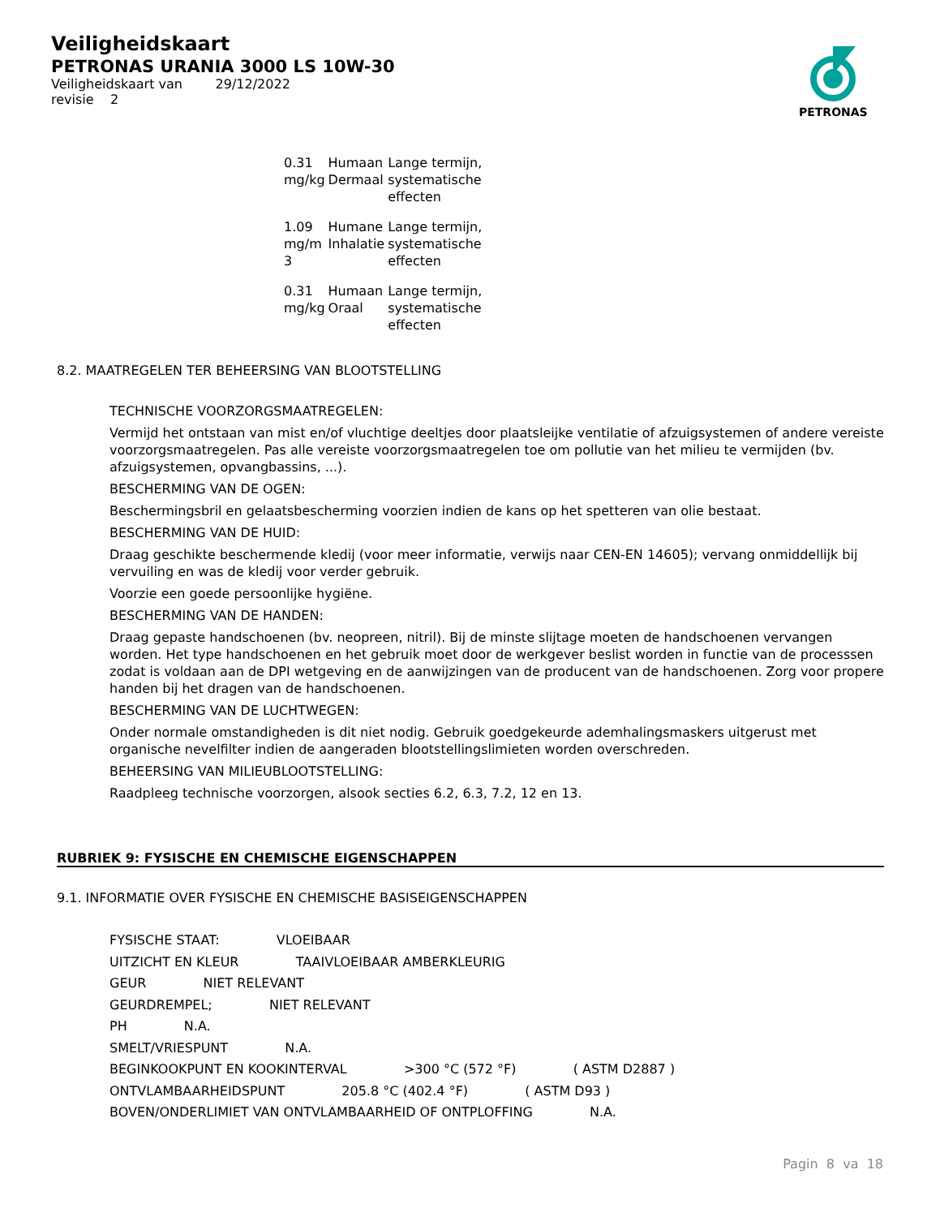Veiligheidskaart
PETRONAS URANIA 3000 LS 10W-30
Veiligheidskaart van 29/12/2022
revisie 2
PETRONAS
| 0.31 mg/kg | Humaan Dermaal | Lange termijn, systematische effecten |
| 1.09 mg/m 3 | Humane Inhalatie | Lange termijn, systematische effecten |
| 0.31 mg/kg | Humaan Oraal | Lange termijn, systematische effecten |
8.2. MAATREGELEN TER BEHEERSING VAN BLOOTSTELLING
TECHNISCHE VOORZORGSMAATREGELEN:
Vermijd het ontstaan van mist en/of vluchtige deeltjes door plaatsleijke ventilatie of afzuigsystemen of andere vereiste voorzorgsmaatregelen. Pas alle vereiste voorzorgsmaatregelen toe om pollutie van het milieu te vermijden (bv. afzuigsystemen, opvangbassins, ...).
BESCHERMING VAN DE OGEN:
Beschermingsbril en gelaatsbescherming voorzien indien de kans op het spetteren van olie bestaat.
BESCHERMING VAN DE HUID:
Draag geschikte beschermende kledij (voor meer informatie, verwijs naar CEN-EN 14605); vervang onmiddellijk bij vervuiling en was de kledij voor verder gebruik.
Voorzie een goede persoonlijke hygiëne.
BESCHERMING VAN DE HANDEN:
Draag gepaste handschoenen (bv. neopreen, nitril). Bij de minste slijtage moeten de handschoenen vervangen worden. Het type handschoenen en het gebruik moet door de werkgever beslist worden in functie van de processsen zodat is voldaan aan de DPI wetgeving en de aanwijzingen van de producent van de handschoenen. Zorg voor propere handen bij het dragen van de handschoenen.
BESCHERMING VAN DE LUCHTWEGEN:
Onder normale omstandigheden is dit niet nodig. Gebruik goedgekeurde ademhalingsmaskers uitgerust met organische nevelfilter indien de aangeraden blootstellingslimieten worden overschreden.
BEHEERSING VAN MILIEUBLOOTSTELLING:
Raadpleeg technische voorzorgen, alsook secties 6.2, 6.3, 7.2, 12 en 13.
RUBRIEK 9: FYSISCHE EN CHEMISCHE EIGENSCHAPPEN
9.1. INFORMATIE OVER FYSISCHE EN CHEMISCHE BASISEIGENSCHAPPEN
FYSISCHE STAAT: VLOEIBAAR
UITZICHT EN KLEUR TAAIVLOEIBAAR AMBERKLEURIG
GEUR NIET RELEVANT
GEURDREMPEL; NIET RELEVANT
PH N.A.
SMELT/VRIESPUNT N.A.
BEGINKOOKPUNT EN KOOKINTERVAL >300 °C (572 °F) ( ASTM D2887 )
ONTVLAMBAARHEIDSPUNT 205.8 °C (402.4 °F) ( ASTM D93 )
BOVEN/ONDERLIMIET VAN ONTVLAMBAARHEID OF ONTPLOFFING N.A.
Pagin 8 va 18